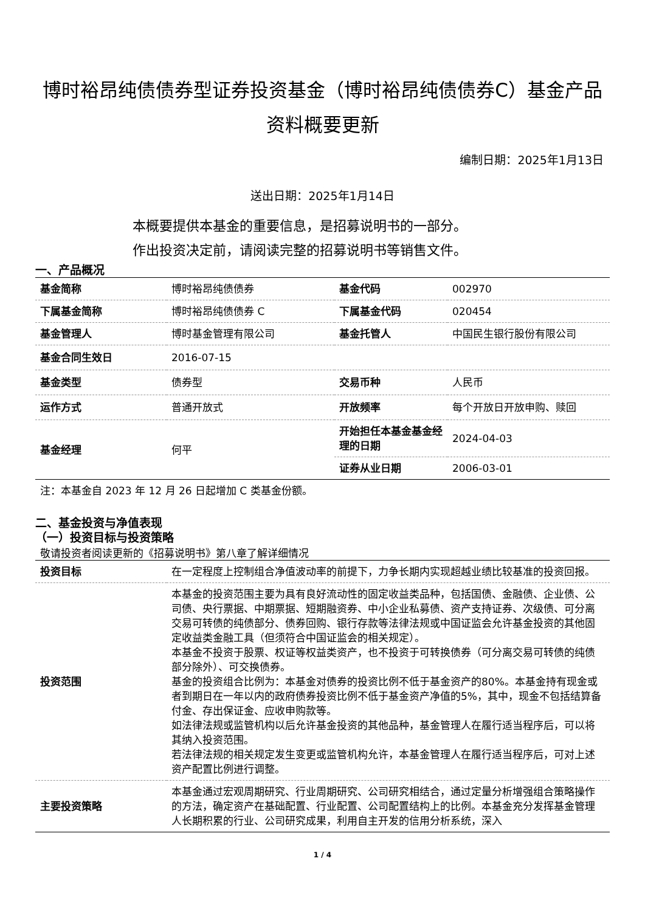博时裕昂纯债债券型证券投资基金（博时裕昂纯债债券C）基金产品资料概要更新
编制日期：2025年1月13日
送出日期：2025年1月14日
本概要提供本基金的重要信息，是招募说明书的一部分。
作出投资决定前，请阅读完整的招募说明书等销售文件。
一、产品概况
| 基金简称 | 博时裕昂纯债债券 | 基金代码 | 002970 |
| 下属基金简称 | 博时裕昂纯债债券 C | 下属基金代码 | 020454 |
| 基金管理人 | 博时基金管理有限公司 | 基金托管人 | 中国民生银行股份有限公司 |
| 基金合同生效日 | 2016-07-15 | | |
| 基金类型 | 债券型 | 交易币种 | 人民币 |
| 运作方式 | 普通开放式 | 开放频率 | 每个开放日开放申购、赎回 |
| 基金经理 | 何平 | 开始担任本基金基金经理的日期 | 2024-04-03 |
| | | 证券从业日期 | 2006-03-01 |
注：本基金自 2023 年 12 月 26 日起增加 C 类基金份额。
二、基金投资与净值表现
（一）投资目标与投资策略
敬请投资者阅读更新的《招募说明书》第八章了解详细情况
| 投资目标 | 在一定程度上控制组合净值波动率的前提下，力争长期内实现超越业绩比较基准的投资回报。 |
| 投资范围 | 本基金的投资范围主要为具有良好流动性的固定收益类品种，包括国债、金融债、企业债、公司债、央行票据、中期票据、短期融资券、中小企业私募债、资产支持证券、次级债、可分离交易可转债的纯债部分、债券回购、银行存款等法律法规或中国证监会允许基金投资的其他固定收益类金融工具（但须符合中国证监会的相关规定）。 本基金不投资于股票、权证等权益类资产，也不投资于可转换债券（可分离交易可转债的纯债部分除外）、可交换债券。 基金的投资组合比例为：本基金对债券的投资比例不低于基金资产的80%。本基金持有现金或者到期日在一年以内的政府债券投资比例不低于基金资产净值的5%，其中，现金不包括结算备付金、存出保证金、应收申购款等。 如法律法规或监管机构以后允许基金投资的其他品种，基金管理人在履行适当程序后，可以将其纳入投资范围。 若法律法规的相关规定发生变更或监管机构允许，本基金管理人在履行适当程序后，可对上述资产配置比例进行调整。 |
| 主要投资策略 | 本基金通过宏观周期研究、行业周期研究、公司研究相结合，通过定量分析增强组合策略操作的方法，确定资产在基础配置、行业配置、公司配置结构上的比例。本基金充分发挥基金管理人长期积累的行业、公司研究成果，利用自主开发的信用分析系统，深入 |
1 / 4